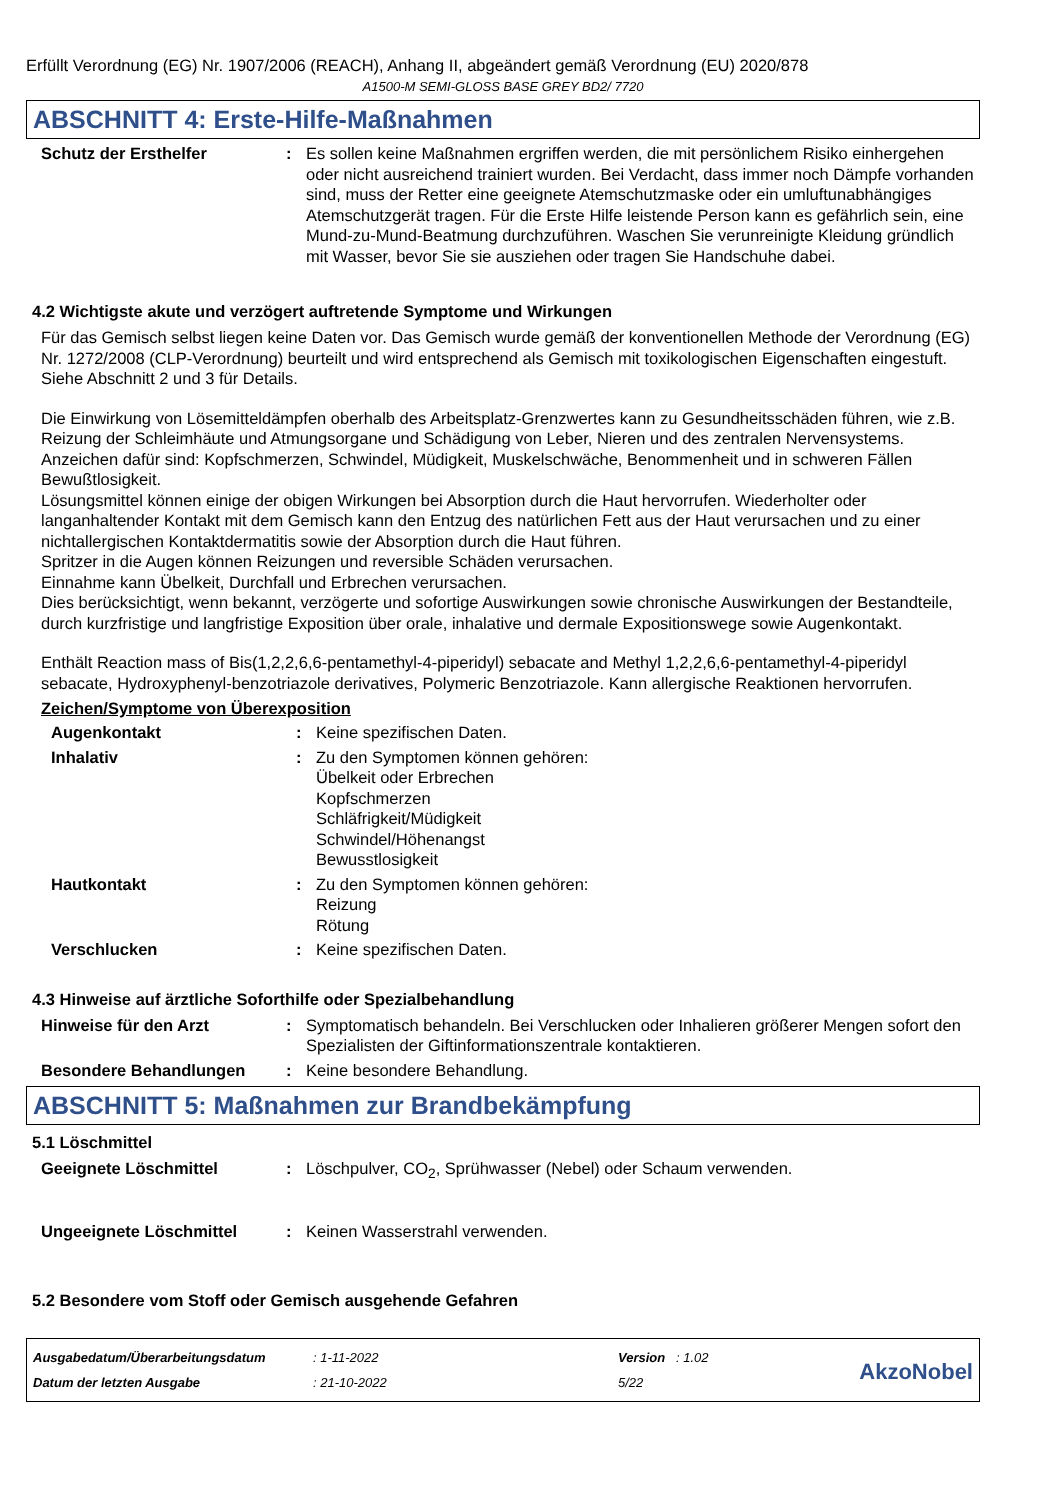Erfüllt Verordnung (EG) Nr. 1907/2006 (REACH), Anhang II, abgeändert gemäß Verordnung (EU) 2020/878
A1500-M SEMI-GLOSS BASE GREY BD2/ 7720
ABSCHNITT 4: Erste-Hilfe-Maßnahmen
Schutz der Ersthelfer : Es sollen keine Maßnahmen ergriffen werden, die mit persönlichem Risiko einhergehen oder nicht ausreichend trainiert wurden. Bei Verdacht, dass immer noch Dämpfe vorhanden sind, muss der Retter eine geeignete Atemschutzmaske oder ein umluftunabhängiges Atemschutzgerät tragen. Für die Erste Hilfe leistende Person kann es gefährlich sein, eine Mund-zu-Mund-Beatmung durchzuführen. Waschen Sie verunreinigte Kleidung gründlich mit Wasser, bevor Sie sie ausziehen oder tragen Sie Handschuhe dabei.
4.2 Wichtigste akute und verzögert auftretende Symptome und Wirkungen
Für das Gemisch selbst liegen keine Daten vor. Das Gemisch wurde gemäß der konventionellen Methode der Verordnung (EG) Nr. 1272/2008 (CLP-Verordnung) beurteilt und wird entsprechend als Gemisch mit toxikologischen Eigenschaften eingestuft. Siehe Abschnitt 2 und 3 für Details.
Die Einwirkung von Lösemitteldämpfen oberhalb des Arbeitsplatz-Grenzwertes kann zu Gesundheitsschäden führen, wie z.B. Reizung der Schleimhäute und Atmungsorgane und Schädigung von Leber, Nieren und des zentralen Nervensystems. Anzeichen dafür sind: Kopfschmerzen, Schwindel, Müdigkeit, Muskelschwäche, Benommenheit und in schweren Fällen Bewußtlosigkeit.
Lösungsmittel können einige der obigen Wirkungen bei Absorption durch die Haut hervorrufen. Wiederholter oder langanhaltender Kontakt mit dem Gemisch kann den Entzug des natürlichen Fett aus der Haut verursachen und zu einer nichtallergischen Kontaktdermatitis sowie der Absorption durch die Haut führen.
Spritzer in die Augen können Reizungen und reversible Schäden verursachen.
Einnahme kann Übelkeit, Durchfall und Erbrechen verursachen.
Dies berücksichtigt, wenn bekannt, verzögerte und sofortige Auswirkungen sowie chronische Auswirkungen der Bestandteile, durch kurzfristige und langfristige Exposition über orale, inhalative und dermale Expositionswege sowie Augenkontakt.
Enthält Reaction mass of Bis(1,2,2,6,6-pentamethyl-4-piperidyl) sebacate and Methyl 1,2,2,6,6-pentamethyl-4-piperidyl sebacate, Hydroxyphenyl-benzotriazole derivatives, Polymeric Benzotriazole. Kann allergische Reaktionen hervorrufen.
Zeichen/Symptome von Überexposition
Augenkontakt : Keine spezifischen Daten.
Inhalativ : Zu den Symptomen können gehören:
Übelkeit oder Erbrechen
Kopfschmerzen
Schläfrigkeit/Müdigkeit
Schwindel/Höhenangst
Bewusstlosigkeit
Hautkontakt : Zu den Symptomen können gehören:
Reizung
Rötung
Verschlucken : Keine spezifischen Daten.
4.3 Hinweise auf ärztliche Soforthilfe oder Spezialbehandlung
Hinweise für den Arzt : Symptomatisch behandeln. Bei Verschlucken oder Inhalieren größerer Mengen sofort den Spezialisten der Giftinformationszentrale kontaktieren.
Besondere Behandlungen : Keine besondere Behandlung.
ABSCHNITT 5: Maßnahmen zur Brandbekämpfung
5.1 Löschmittel
Geeignete Löschmittel : Löschpulver, CO<sub>2</sub>, Sprühwasser (Nebel) oder Schaum verwenden.
Ungeeignete Löschmittel : Keinen Wasserstrahl verwenden.
5.2 Besondere vom Stoff oder Gemisch ausgehende Gefahren
Ausgabedatum/Überarbeitungsdatum
Datum der letzten Ausgabe
: 1-11-2022
: 21-10-2022
Version : 1.02
5/22
AkzoNobel